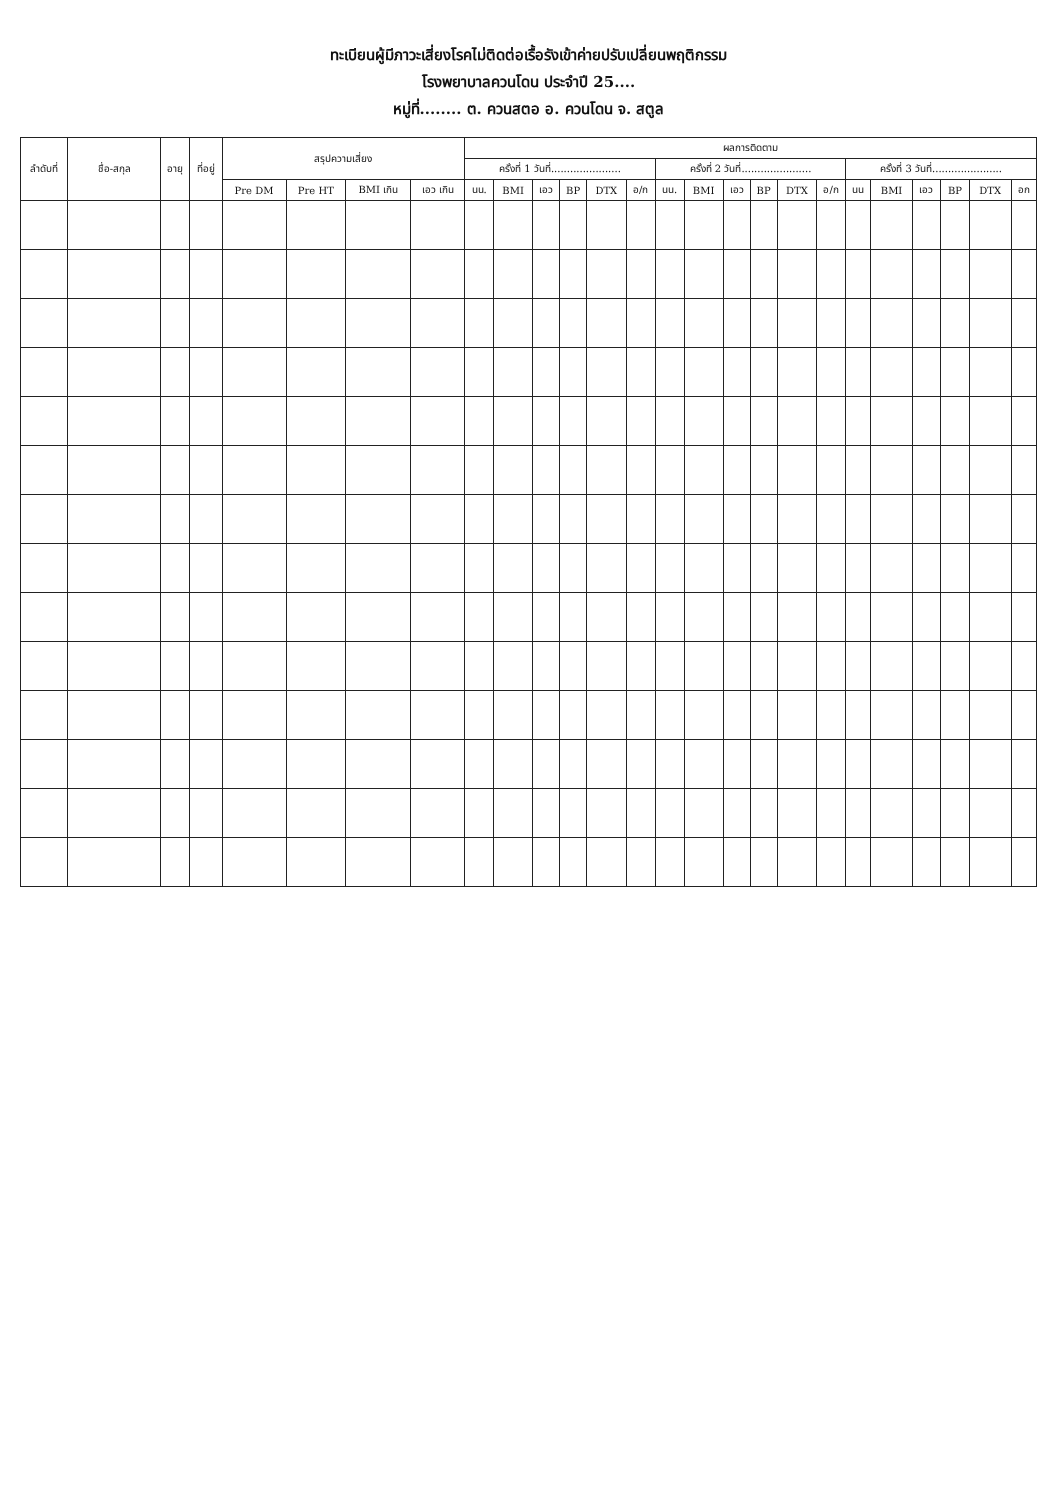ทะเบียนผู้มีภาวะเสี่ยงโรคไม่ติดต่อเรื้อรังเข้าค่ายปรับเปลี่ยนพฤติกรรม
โรงพยาบาลควนโดน ประจำปี 25....
หมู่ที่........ ต. ควนสตอ อ. ควนโดน จ. สตูล
| ลำดับที่ | ชื่อ-สกุล | อายุ | ที่อยู่ | สรุปความเสี่ยง | | | | ผลการติดตาม | | | | | | | | | | | | | | | | | |
| --- | --- | --- | --- | --- | --- | --- | --- | --- | --- | --- | --- | --- | --- | --- | --- | --- | --- | --- | --- | --- | --- | --- | --- | --- | --- |
| | | | | | | | | ครั้งที่ 1 วันที่...................... | | | | | | ครั้งที่ 2 วันที่...................... | | | | | | ครั้งที่ 3 วันที่...................... | | | | | |
| | | | | Pre DM | Pre HT | BMI เกิน | เอว เกิน | นน. | BMI | เอว | BP | DTX | อ/ก | นน. | BMI | เอว | BP | DTX | อ/ก | นน | BMI | เอว | BP | DTX | อก |